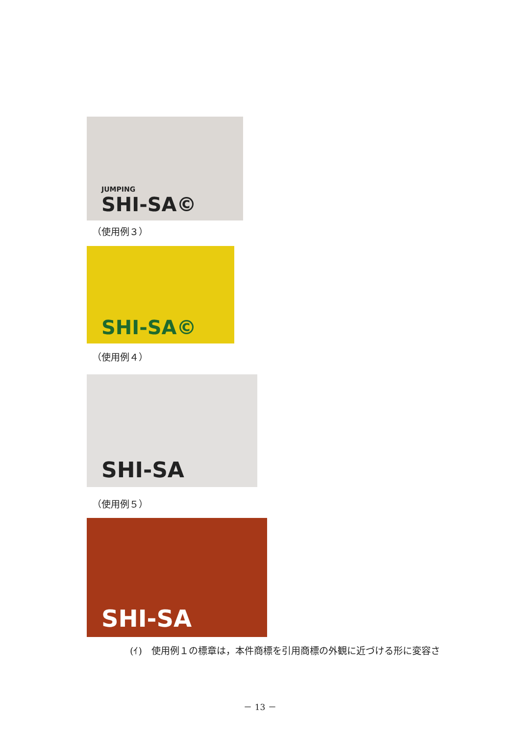JUMPING
SHI-SA©
（使用例３）
SHI-SA©
（使用例４）
SHI-SA
（使用例５）
SHI-SA
(ｲ)　使用例１の標章は，本件商標を引用商標の外観に近づける形に変容さ
－ 13 －